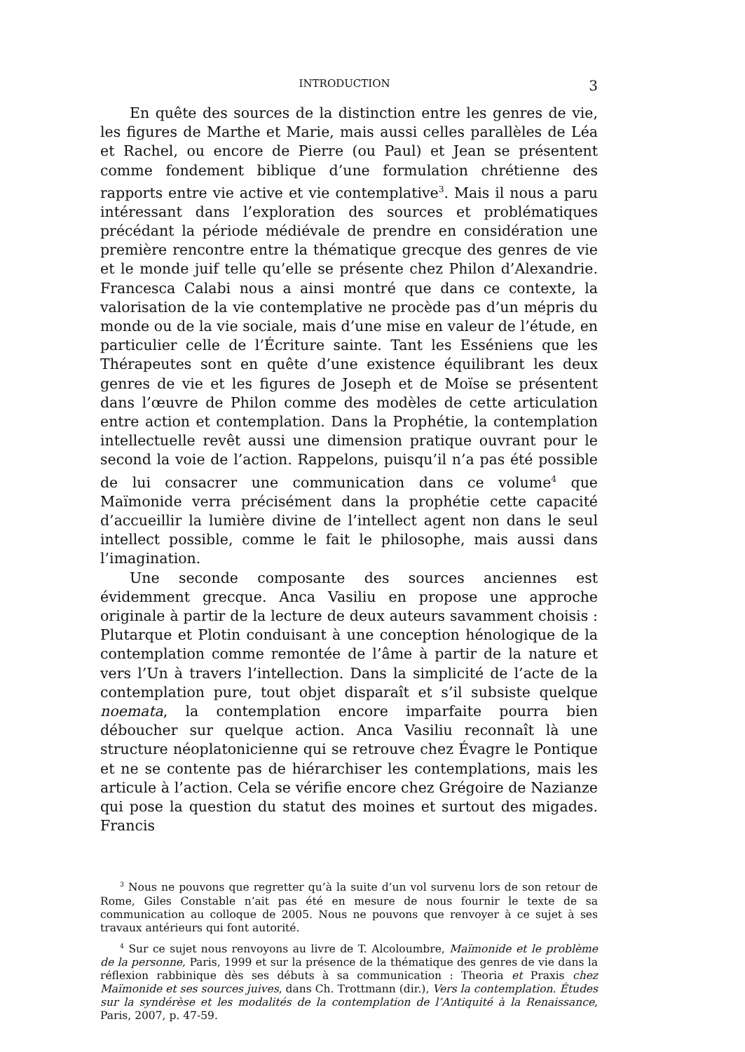INTRODUCTION 3
En quête des sources de la distinction entre les genres de vie, les figures de Marthe et Marie, mais aussi celles parallèles de Léa et Rachel, ou encore de Pierre (ou Paul) et Jean se présentent comme fondement biblique d’une formulation chrétienne des rapports entre vie active et vie contemplative<sup>3</sup>. Mais il nous a paru intéressant dans l’exploration des sources et problématiques précédant la période médiévale de prendre en considération une première rencontre entre la thématique grecque des genres de vie et le monde juif telle qu’elle se présente chez Philon d’Alexandrie. Francesca Calabi nous a ainsi montré que dans ce contexte, la valorisation de la vie contemplative ne procède pas d’un mépris du monde ou de la vie sociale, mais d’une mise en valeur de l’étude, en particulier celle de l’Écriture sainte. Tant les Esséniens que les Thérapeutes sont en quête d’une existence équilibrant les deux genres de vie et les figures de Joseph et de Moïse se présentent dans l’œuvre de Philon comme des modèles de cette articulation entre action et contemplation. Dans la Prophétie, la contemplation intellectuelle revêt aussi une dimension pratique ouvrant pour le second la voie de l’action. Rappelons, puisqu’il n’a pas été possible de lui consacrer une communication dans ce volume<sup>4</sup> que Maïmonide verra précisément dans la prophétie cette capacité d’accueillir la lumière divine de l’intellect agent non dans le seul intellect possible, comme le fait le philosophe, mais aussi dans l’imagination.
Une seconde composante des sources anciennes est évidemment grecque. Anca Vasiliu en propose une approche originale à partir de la lecture de deux auteurs savamment choisis : Plutarque et Plotin conduisant à une conception hénologique de la contemplation comme remontée de l’âme à partir de la nature et vers l’Un à travers l’intellection. Dans la simplicité de l’acte de la contemplation pure, tout objet disparaît et s’il subsiste quelque noemata, la contemplation encore imparfaite pourra bien déboucher sur quelque action. Anca Vasiliu reconnaît là une structure néoplatonicienne qui se retrouve chez Évagre le Pontique et ne se contente pas de hiérarchiser les contemplations, mais les articule à l’action. Cela se vérifie encore chez Grégoire de Nazianze qui pose la question du statut des moines et surtout des migades. Francis
<sup>3</sup> Nous ne pouvons que regretter qu’à la suite d’un vol survenu lors de son retour de Rome, Giles Constable n’ait pas été en mesure de nous fournir le texte de sa communication au colloque de 2005. Nous ne pouvons que renvoyer à ce sujet à ses travaux antérieurs qui font autorité.
<sup>4</sup> Sur ce sujet nous renvoyons au livre de T. Alcoloumbre, Maïmonide et le problème de la personne, Paris, 1999 et sur la présence de la thématique des genres de vie dans la réflexion rabbinique dès ses débuts à sa communication : Theoria et Praxis chez Maïmonide et ses sources juives, dans Ch. Trottmann (dir.), Vers la contemplation. Études sur la syndérèse et les modalités de la contemplation de l’Antiquité à la Renaissance, Paris, 2007, p. 47-59.